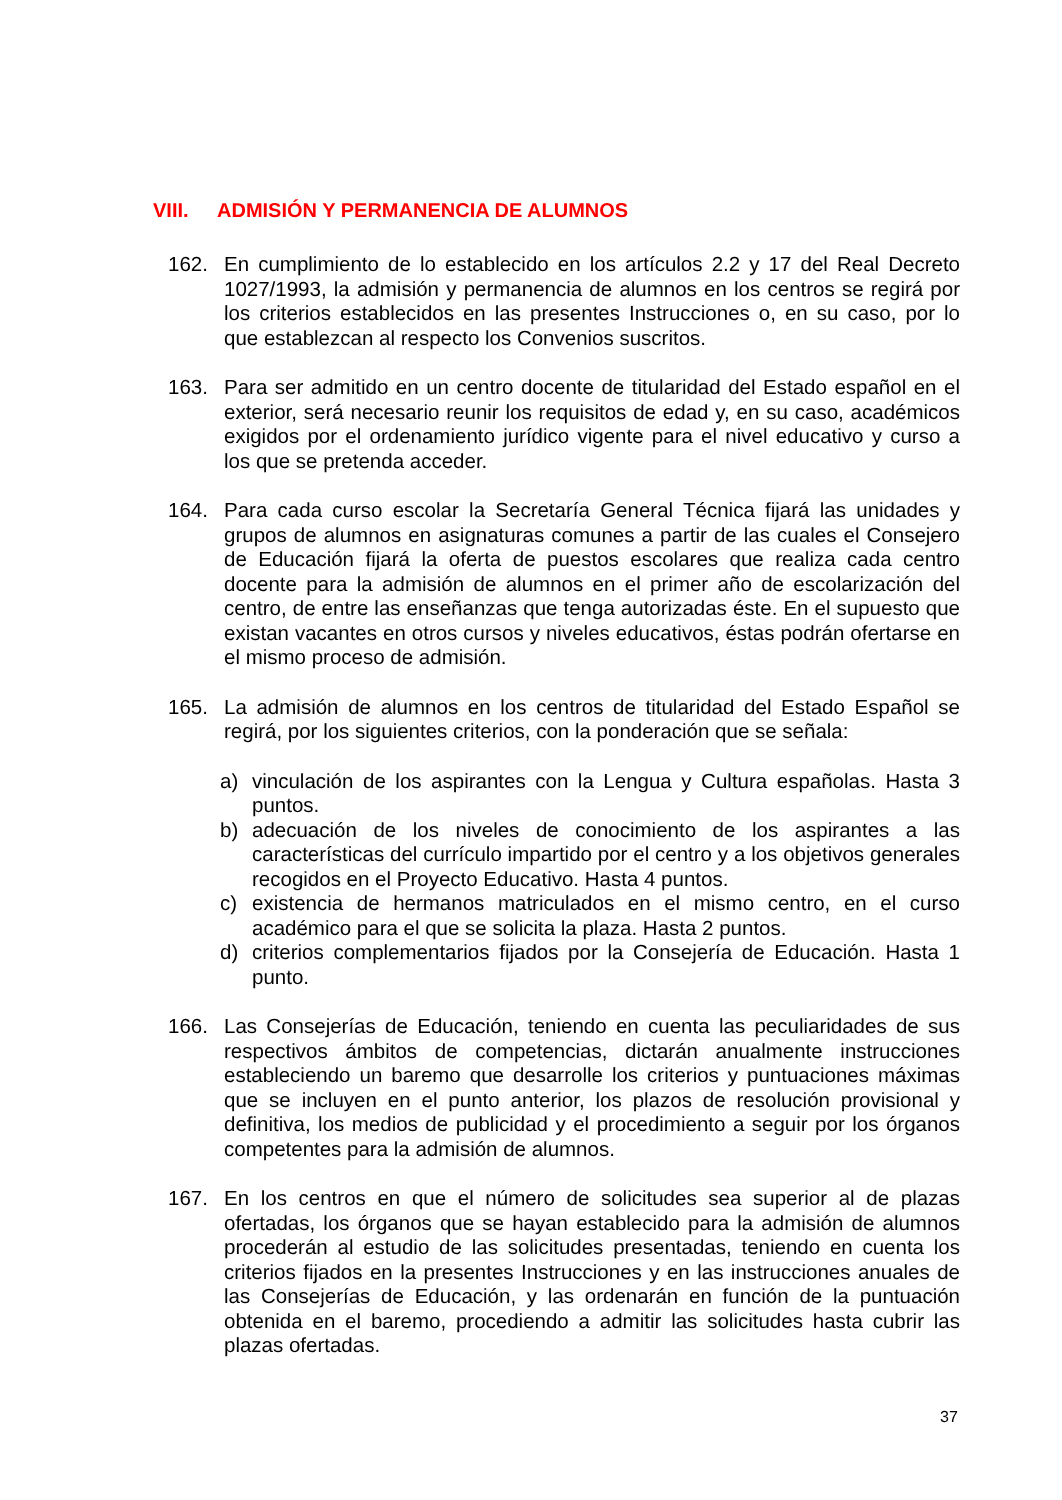VIII. ADMISIÓN Y PERMANENCIA DE ALUMNOS
162. En cumplimiento de lo establecido en los artículos 2.2 y 17 del Real Decreto 1027/1993, la admisión y permanencia de alumnos en los centros se regirá por los criterios establecidos en las presentes Instrucciones o, en su caso, por lo que establezcan al respecto los Convenios suscritos.
163. Para ser admitido en un centro docente de titularidad del Estado español en el exterior, será necesario reunir los requisitos de edad y, en su caso, académicos exigidos por el ordenamiento jurídico vigente para el nivel educativo y curso a los que se pretenda acceder.
164. Para cada curso escolar la Secretaría General Técnica fijará las unidades y grupos de alumnos en asignaturas comunes a partir de las cuales el Consejero de Educación fijará la oferta de puestos escolares que realiza cada centro docente para la admisión de alumnos en el primer año de escolarización del centro, de entre las enseñanzas que tenga autorizadas éste. En el supuesto que existan vacantes en otros cursos y niveles educativos, éstas podrán ofertarse en el mismo proceso de admisión.
165. La admisión de alumnos en los centros de titularidad del Estado Español se regirá, por los siguientes criterios, con la ponderación que se señala:
a) vinculación de los aspirantes con la Lengua y Cultura españolas. Hasta 3 puntos.
b) adecuación de los niveles de conocimiento de los aspirantes a las características del currículo impartido por el centro y a los objetivos generales recogidos en el Proyecto Educativo. Hasta 4 puntos.
c) existencia de hermanos matriculados en el mismo centro, en el curso académico para el que se solicita la plaza. Hasta 2 puntos.
d) criterios complementarios fijados por la Consejería de Educación. Hasta 1 punto.
166. Las Consejerías de Educación, teniendo en cuenta las peculiaridades de sus respectivos ámbitos de competencias, dictarán anualmente instrucciones estableciendo un baremo que desarrolle los criterios y puntuaciones máximas que se incluyen en el punto anterior, los plazos de resolución provisional y definitiva, los medios de publicidad y el procedimiento a seguir por los órganos competentes para la admisión de alumnos.
167. En los centros en que el número de solicitudes sea superior al de plazas ofertadas, los órganos que se hayan establecido para la admisión de alumnos procederán al estudio de las solicitudes presentadas, teniendo en cuenta los criterios fijados en la presentes Instrucciones y en las instrucciones anuales de las Consejerías de Educación, y las ordenarán en función de la puntuación obtenida en el baremo, procediendo a admitir las solicitudes hasta cubrir las plazas ofertadas.
37